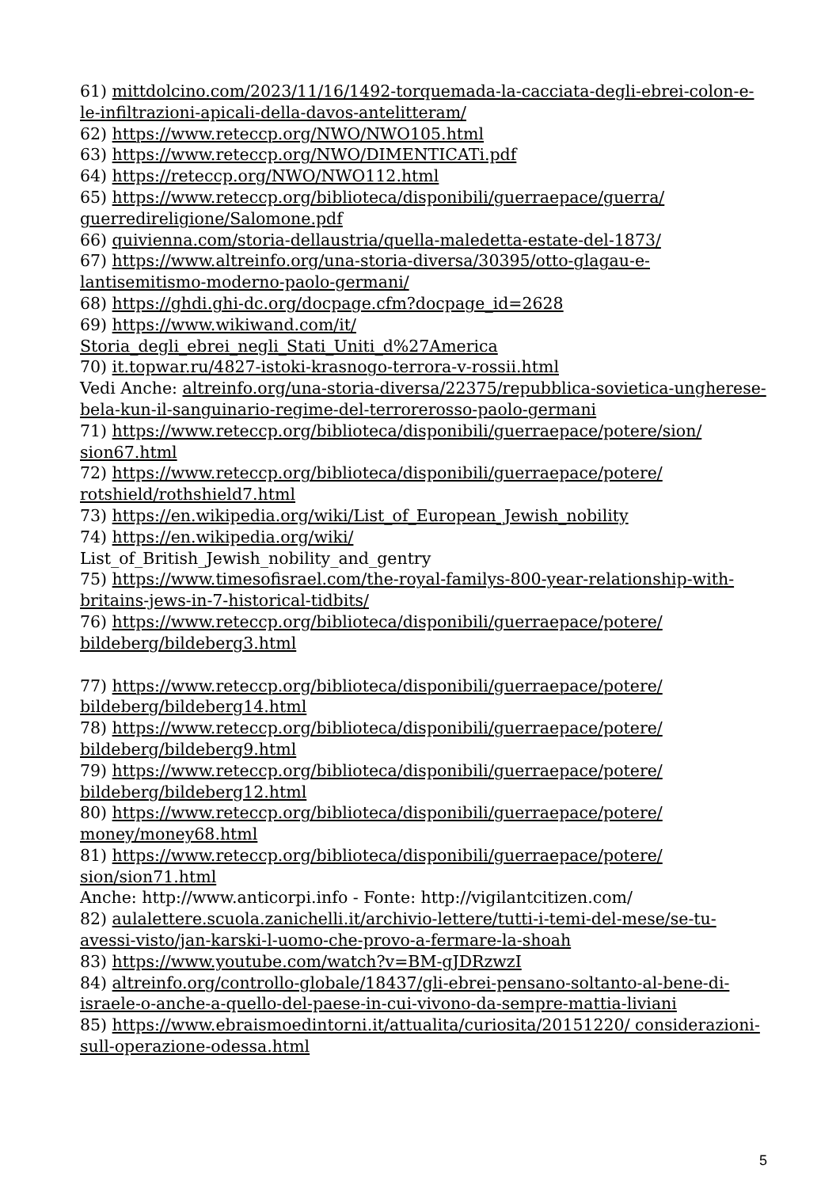61) mittdolcino.com/2023/11/16/1492-torquemada-la-cacciata-degli-ebrei-colon-e-le-infiltrazioni-apicali-della-davos-antelitteram/
62) https://www.reteccp.org/NWO/NWO105.html
63) https://www.reteccp.org/NWO/DIMENTICATi.pdf
64) https://reteccp.org/NWO/NWO112.html
65) https://www.reteccp.org/biblioteca/disponibili/guerraepace/guerra/ guerredireligione/Salomone.pdf
66) quivienna.com/storia-dellaustria/quella-maledetta-estate-del-1873/
67) https://www.altreinfo.org/una-storia-diversa/30395/otto-glagau-e-lantisemitismo-moderno-paolo-germani/
68) https://ghdi.ghi-dc.org/docpage.cfm?docpage_id=2628
69) https://www.wikiwand.com/it/
Storia_degli_ebrei_negli_Stati_Uniti_d%27America
70) it.topwar.ru/4827-istoki-krasnogo-terrora-v-rossii.html
Vedi Anche: altreinfo.org/una-storia-diversa/22375/repubblica-sovietica-ungherese-bela-kun-il-sanguinario-regime-del-terrorerosso-paolo-germani
71) https://www.reteccp.org/biblioteca/disponibili/guerraepace/potere/sion/ sion67.html
72) https://www.reteccp.org/biblioteca/disponibili/guerraepace/potere/ rotshield/rothshield7.html
73) https://en.wikipedia.org/wiki/List_of_European_Jewish_nobility
74) https://en.wikipedia.org/wiki/
List_of_British_Jewish_nobility_and_gentry
75) https://www.timesofisrael.com/the-royal-familys-800-year-relationship-with-britains-jews-in-7-historical-tidbits/
76) https://www.reteccp.org/biblioteca/disponibili/guerraepace/potere/ bildeberg/bildeberg3.html
77) https://www.reteccp.org/biblioteca/disponibili/guerraepace/potere/ bildeberg/bildeberg14.html
78) https://www.reteccp.org/biblioteca/disponibili/guerraepace/potere/ bildeberg/bildeberg9.html
79) https://www.reteccp.org/biblioteca/disponibili/guerraepace/potere/ bildeberg/bildeberg12.html
80) https://www.reteccp.org/biblioteca/disponibili/guerraepace/potere/ money/money68.html
81) https://www.reteccp.org/biblioteca/disponibili/guerraepace/potere/ sion/sion71.html
Anche: http://www.anticorpi.info - Fonte: http://vigilantcitizen.com/
82) aulalettere.scuola.zanichelli.it/archivio-lettere/tutti-i-temi-del-mese/se-tu-avessi-visto/jan-karski-l-uomo-che-provo-a-fermare-la-shoah
83) https://www.youtube.com/watch?v=BM-gJDRzwzI
84) altreinfo.org/controllo-globale/18437/gli-ebrei-pensano-soltanto-al-bene-di-israele-o-anche-a-quello-del-paese-in-cui-vivono-da-sempre-mattia-liviani
85) https://www.ebraismoedintorni.it/attualita/curiosita/20151220/ considerazioni-sull-operazione-odessa.html
5